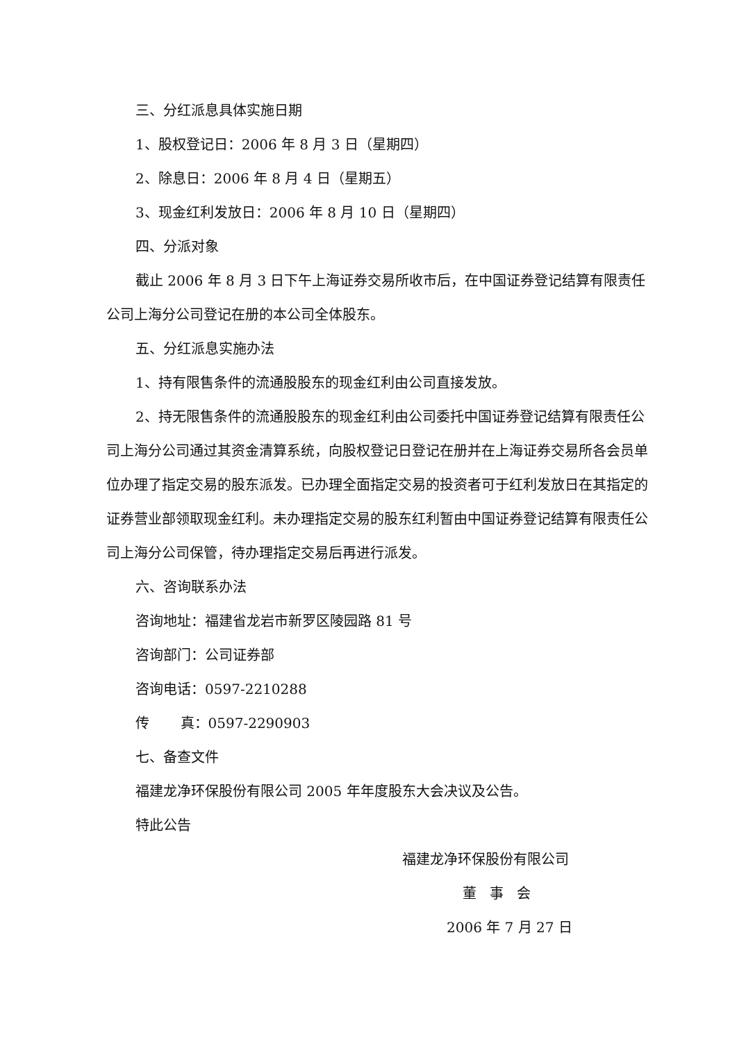三、分红派息具体实施日期
1、股权登记日：2006 年 8 月 3 日（星期四）
2、除息日：2006 年 8 月 4 日（星期五）
3、现金红利发放日：2006 年 8 月 10 日（星期四）
四、分派对象
截止 2006 年 8 月 3 日下午上海证券交易所收市后，在中国证券登记结算有限责任公司上海分公司登记在册的本公司全体股东。
五、分红派息实施办法
1、持有限售条件的流通股股东的现金红利由公司直接发放。
2、持无限售条件的流通股股东的现金红利由公司委托中国证券登记结算有限责任公司上海分公司通过其资金清算系统，向股权登记日登记在册并在上海证券交易所各会员单位办理了指定交易的股东派发。已办理全面指定交易的投资者可于红利发放日在其指定的证券营业部领取现金红利。未办理指定交易的股东红利暂由中国证券登记结算有限责任公司上海分公司保管，待办理指定交易后再进行派发。
六、咨询联系办法
咨询地址：福建省龙岩市新罗区陵园路 81 号
咨询部门：公司证券部
咨询电话：0597-2210288
传 真：0597-2290903
七、备查文件
福建龙净环保股份有限公司 2005 年年度股东大会决议及公告。
特此公告
福建龙净环保股份有限公司
董 事 会
2006 年 7 月 27 日